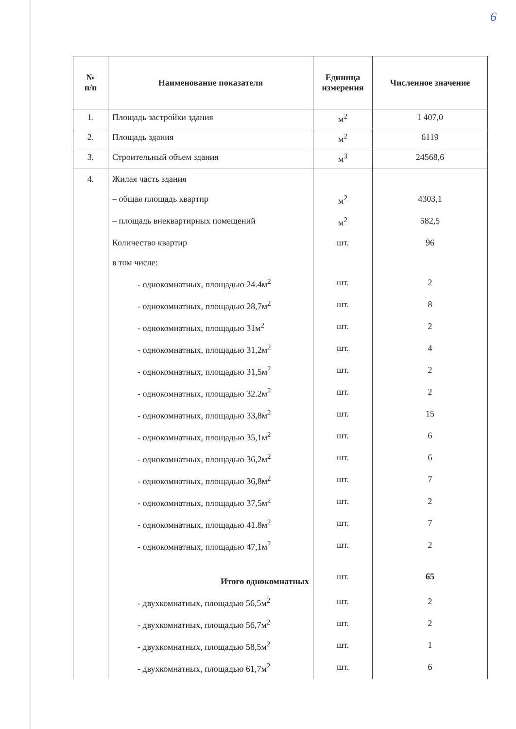6
| № п/п | Наименование показателя | Единица измерения | Численное значение |
| --- | --- | --- | --- |
| 1. | Площадь застройки здания | м<sup>2</sup> | 1 407,0 |
| 2. | Площадь здания | м<sup>2</sup> | 6119 |
| 3. | Строительный объем здания | м<sup>3</sup> | 24568,6 |
| 4. | Жилая часть здания | | |
| | – общая площадь квартир | м<sup>2</sup> | 4303,1 |
| | – площадь внеквартирных помещений | м<sup>2</sup> | 582,5 |
| | Количество квартир | шт. | 96 |
| | в том числе: | | |
| | - однокомнатных, площадью 24.4м<sup>2</sup> | шт. | 2 |
| | - однокомнатных, площадью 28,7м<sup>2</sup> | шт. | 8 |
| | - однокомнатных, площадью 31м<sup>2</sup> | шт. | 2 |
| | - однокомнатных, площадью 31,2м<sup>2</sup> | шт. | 4 |
| | - однокомнатных, площадью 31,5м<sup>2</sup> | шт. | 2 |
| | - однокомнатных, площадью 32.2м<sup>2</sup> | шт. | 2 |
| | - однокомнатных, площадью 33,8м<sup>2</sup> | шт. | 15 |
| | - однокомнатных, площадью 35,1м<sup>2</sup> | шт. | 6 |
| | - однокомнатных, площадью 36,2м<sup>2</sup> | шт. | 6 |
| | - однокомнатных, площадью 36,8м<sup>2</sup> | шт. | 7 |
| | - однокомнатных, площадью 37,5м<sup>2</sup> | шт. | 2 |
| | - однокомнатных, площадью 41.8м<sup>2</sup> | шт. | 7 |
| | - однокомнатных, площадью 47,1м<sup>2</sup> | шт. | 2 |
| | Итого однокомнатных | шт. | 65 |
| | - двухкомнатных, площадью 56,5м<sup>2</sup> | шт. | 2 |
| | - двухкомнатных, площадью 56,7м<sup>2</sup> | шт. | 2 |
| | - двухкомнатных, площадью 58,5м<sup>2</sup> | шт. | 1 |
| | - двухкомнатных, площадью 61,7м<sup>2</sup> | шт. | 6 |